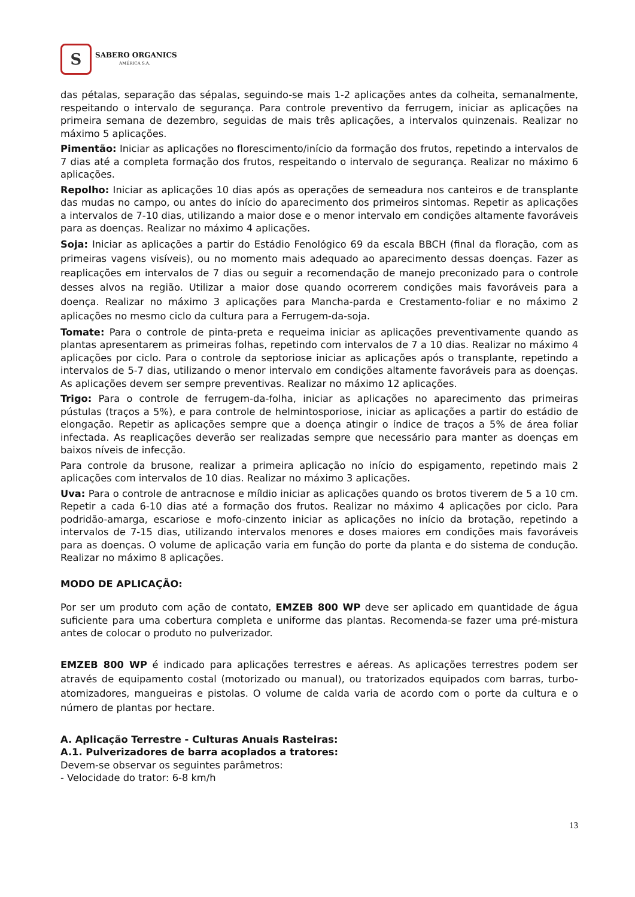S
SABERO ORGANICS
AMÉRICA S.A.
das pétalas, separação das sépalas, seguindo-se mais 1-2 aplicações antes da colheita, semanalmente, respeitando o intervalo de segurança. Para controle preventivo da ferrugem, iniciar as aplicações na primeira semana de dezembro, seguidas de mais três aplicações, a intervalos quinzenais. Realizar no máximo 5 aplicações.
Pimentão: Iniciar as aplicações no florescimento/início da formação dos frutos, repetindo a intervalos de 7 dias até a completa formação dos frutos, respeitando o intervalo de segurança. Realizar no máximo 6 aplicações.
Repolho: Iniciar as aplicações 10 dias após as operações de semeadura nos canteiros e de transplante das mudas no campo, ou antes do início do aparecimento dos primeiros sintomas. Repetir as aplicações a intervalos de 7-10 dias, utilizando a maior dose e o menor intervalo em condições altamente favoráveis para as doenças. Realizar no máximo 4 aplicações.
Soja: Iniciar as aplicações a partir do Estádio Fenológico 69 da escala BBCH (final da floração, com as primeiras vagens visíveis), ou no momento mais adequado ao aparecimento dessas doenças. Fazer as reaplicações em intervalos de 7 dias ou seguir a recomendação de manejo preconizado para o controle desses alvos na região. Utilizar a maior dose quando ocorrerem condições mais favoráveis para a doença. Realizar no máximo 3 aplicações para Mancha-parda e Crestamento-foliar e no máximo 2 aplicações no mesmo ciclo da cultura para a Ferrugem-da-soja.
Tomate: Para o controle de pinta-preta e requeima iniciar as aplicações preventivamente quando as plantas apresentarem as primeiras folhas, repetindo com intervalos de 7 a 10 dias. Realizar no máximo 4 aplicações por ciclo. Para o controle da septoriose iniciar as aplicações após o transplante, repetindo a intervalos de 5-7 dias, utilizando o menor intervalo em condições altamente favoráveis para as doenças. As aplicações devem ser sempre preventivas. Realizar no máximo 12 aplicações.
Trigo: Para o controle de ferrugem-da-folha, iniciar as aplicações no aparecimento das primeiras pústulas (traços a 5%), e para controle de helmintosporiose, iniciar as aplicações a partir do estádio de elongação. Repetir as aplicações sempre que a doença atingir o índice de traços a 5% de área foliar infectada. As reaplicações deverão ser realizadas sempre que necessário para manter as doenças em baixos níveis de infecção.
Para controle da brusone, realizar a primeira aplicação no início do espigamento, repetindo mais 2 aplicações com intervalos de 10 dias. Realizar no máximo 3 aplicações.
Uva: Para o controle de antracnose e míldio iniciar as aplicações quando os brotos tiverem de 5 a 10 cm. Repetir a cada 6-10 dias até a formação dos frutos. Realizar no máximo 4 aplicações por ciclo. Para podridão-amarga, escariose e mofo-cinzento iniciar as aplicações no início da brotação, repetindo a intervalos de 7-15 dias, utilizando intervalos menores e doses maiores em condições mais favoráveis para as doenças. O volume de aplicação varia em função do porte da planta e do sistema de condução. Realizar no máximo 8 aplicações.
MODO DE APLICAÇÃO:
Por ser um produto com ação de contato, EMZEB 800 WP deve ser aplicado em quantidade de água suficiente para uma cobertura completa e uniforme das plantas. Recomenda-se fazer uma pré-mistura antes de colocar o produto no pulverizador.
EMZEB 800 WP é indicado para aplicações terrestres e aéreas. As aplicações terrestres podem ser através de equipamento costal (motorizado ou manual), ou tratorizados equipados com barras, turbo-atomizadores, mangueiras e pistolas. O volume de calda varia de acordo com o porte da cultura e o número de plantas por hectare.
A. Aplicação Terrestre - Culturas Anuais Rasteiras:
A.1. Pulverizadores de barra acoplados a tratores:
Devem-se observar os seguintes parâmetros:
- Velocidade do trator: 6-8 km/h
13